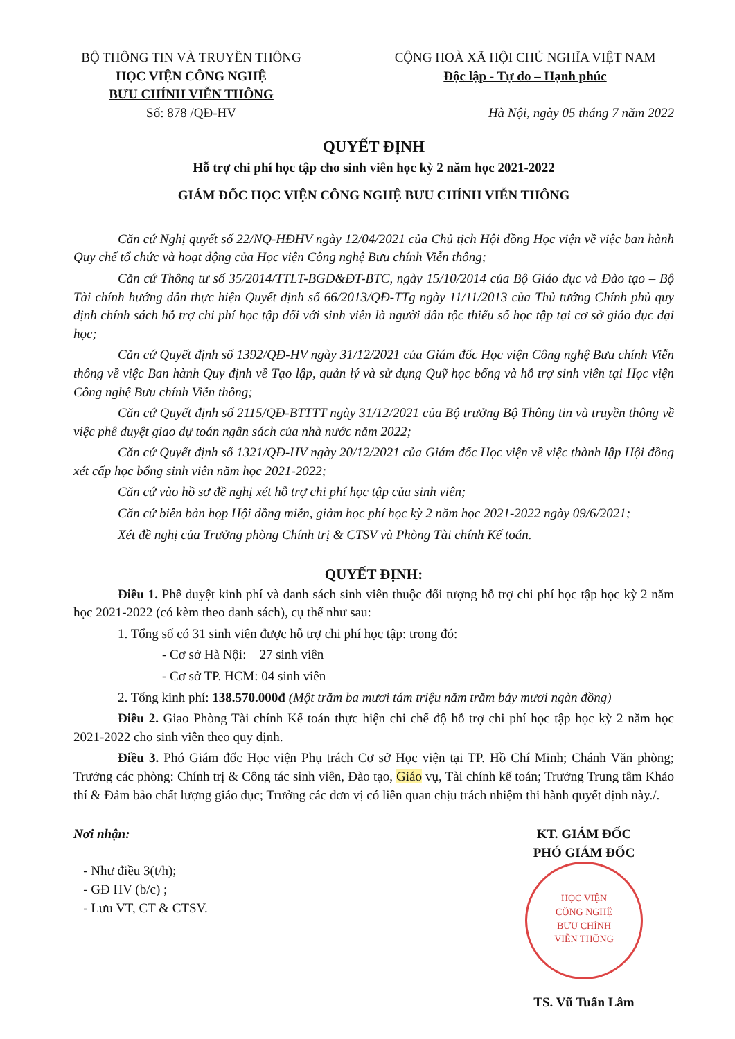BỘ THÔNG TIN VÀ TRUYỀN THÔNG
HỌC VIỆN CÔNG NGHỆ
BƯU CHÍNH VIỄN THÔNG
Số: 878 /QĐ-HV
CỘNG HOÀ XÃ HỘI CHỦ NGHĨA VIỆT NAM
Độc lập - Tự do – Hạnh phúc
Hà Nội, ngày 05 tháng 7 năm 2022
QUYẾT ĐỊNH
Hỗ trợ chi phí học tập cho sinh viên học kỳ 2 năm học 2021-2022
GIÁM ĐỐC HỌC VIỆN CÔNG NGHỆ BƯU CHÍNH VIỄN THÔNG
Căn cứ Nghị quyết số 22/NQ-HĐHV ngày 12/04/2021 của Chủ tịch Hội đồng Học viện về việc ban hành Quy chế tổ chức và hoạt động của Học viện Công nghệ Bưu chính Viễn thông;
Căn cứ Thông tư số 35/2014/TTLT-BGD&ĐT-BTC, ngày 15/10/2014 của Bộ Giáo dục và Đào tạo – Bộ Tài chính hướng dẫn thực hiện Quyết định số 66/2013/QĐ-TTg ngày 11/11/2013 của Thủ tướng Chính phủ quy định chính sách hỗ trợ chi phí học tập đối với sinh viên là người dân tộc thiểu số học tập tại cơ sở giáo dục đại học;
Căn cứ Quyết định số 1392/QĐ-HV ngày 31/12/2021 của Giám đốc Học viện Công nghệ Bưu chính Viễn thông về việc Ban hành Quy định về Tạo lập, quản lý và sử dụng Quỹ học bổng và hỗ trợ sinh viên tại Học viện Công nghệ Bưu chính Viễn thông;
Căn cứ Quyết định số 2115/QĐ-BTTTT ngày 31/12/2021 của Bộ trưởng Bộ Thông tin và truyền thông về việc phê duyệt giao dự toán ngân sách của nhà nước năm 2022;
Căn cứ Quyết định số 1321/QĐ-HV ngày 20/12/2021 của Giám đốc Học viện về việc thành lập Hội đồng xét cấp học bổng sinh viên năm học 2021-2022;
Căn cứ vào hồ sơ đề nghị xét hỗ trợ chi phí học tập của sinh viên;
Căn cứ biên bản họp Hội đồng miễn, giảm học phí học kỳ 2 năm học 2021-2022 ngày 09/6/2021;
Xét đề nghị của Trưởng phòng Chính trị & CTSV và Phòng Tài chính Kế toán.
QUYẾT ĐỊNH:
Điều 1. Phê duyệt kinh phí và danh sách sinh viên thuộc đối tượng hỗ trợ chi phí học tập học kỳ 2 năm học 2021-2022 (có kèm theo danh sách), cụ thể như sau:
1. Tổng số có 31 sinh viên được hỗ trợ chi phí học tập: trong đó:
- Cơ sở Hà Nội: 27 sinh viên
- Cơ sở TP. HCM: 04 sinh viên
2. Tổng kinh phí: 138.570.000đ (Một trăm ba mươi tám triệu năm trăm bảy mươi ngàn đồng)
Điều 2. Giao Phòng Tài chính Kế toán thực hiện chi chế độ hỗ trợ chi phí học tập học kỳ 2 năm học 2021-2022 cho sinh viên theo quy định.
Điều 3. Phó Giám đốc Học viện Phụ trách Cơ sở Học viện tại TP. Hồ Chí Minh; Chánh Văn phòng; Trưởng các phòng: Chính trị & Công tác sinh viên, Đào tạo, Giáo vụ, Tài chính kế toán; Trưởng Trung tâm Khảo thí & Đảm bảo chất lượng giáo dục; Trưởng các đơn vị có liên quan chịu trách nhiệm thi hành quyết định này./.
Nơi nhận:
- Như điều 3(t/h);
- GĐ HV (b/c) ;
- Lưu VT, CT & CTSV.
KT. GIÁM ĐỐC
PHÓ GIÁM ĐỐC
HỌC VIỆN
CÔNG NGHỆ
BƯU CHÍNH
VIỄN THÔNG
TS. Vũ Tuấn Lâm